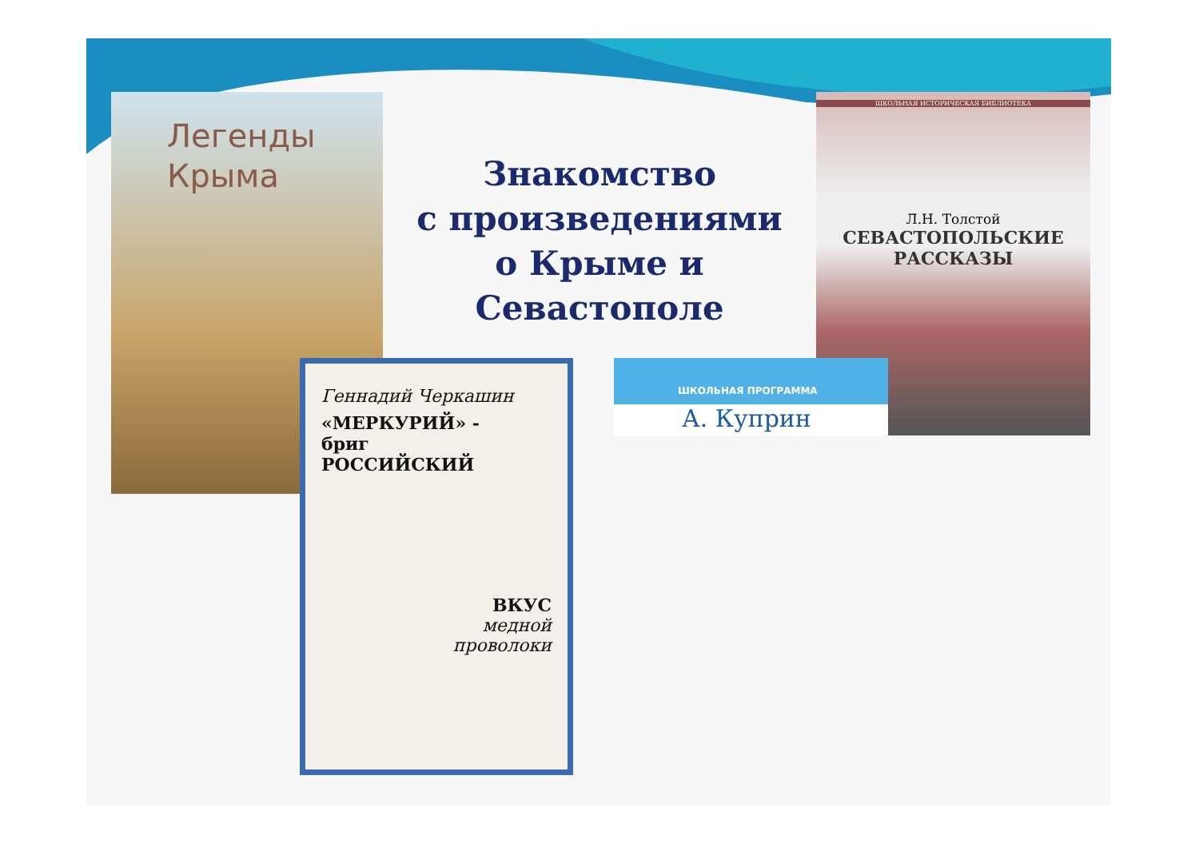Легенды
Крыма
Знакомство
с произведениями
о Крыме и Севастополе
ШКОЛЬНАЯ ИСТОРИЧЕСКАЯ БИБЛИОТЕКА
Л.Н. Толстой
СЕВАСТОПОЛЬСКИЕ
РАССКАЗЫ
Геннадий Черкашин
«МЕРКУРИЙ» -
бриг
РОССИЙСКИЙ
ВКУС
медной
проволоки
ШКОЛЬНАЯ ПРОГРАММА
А. Куприн